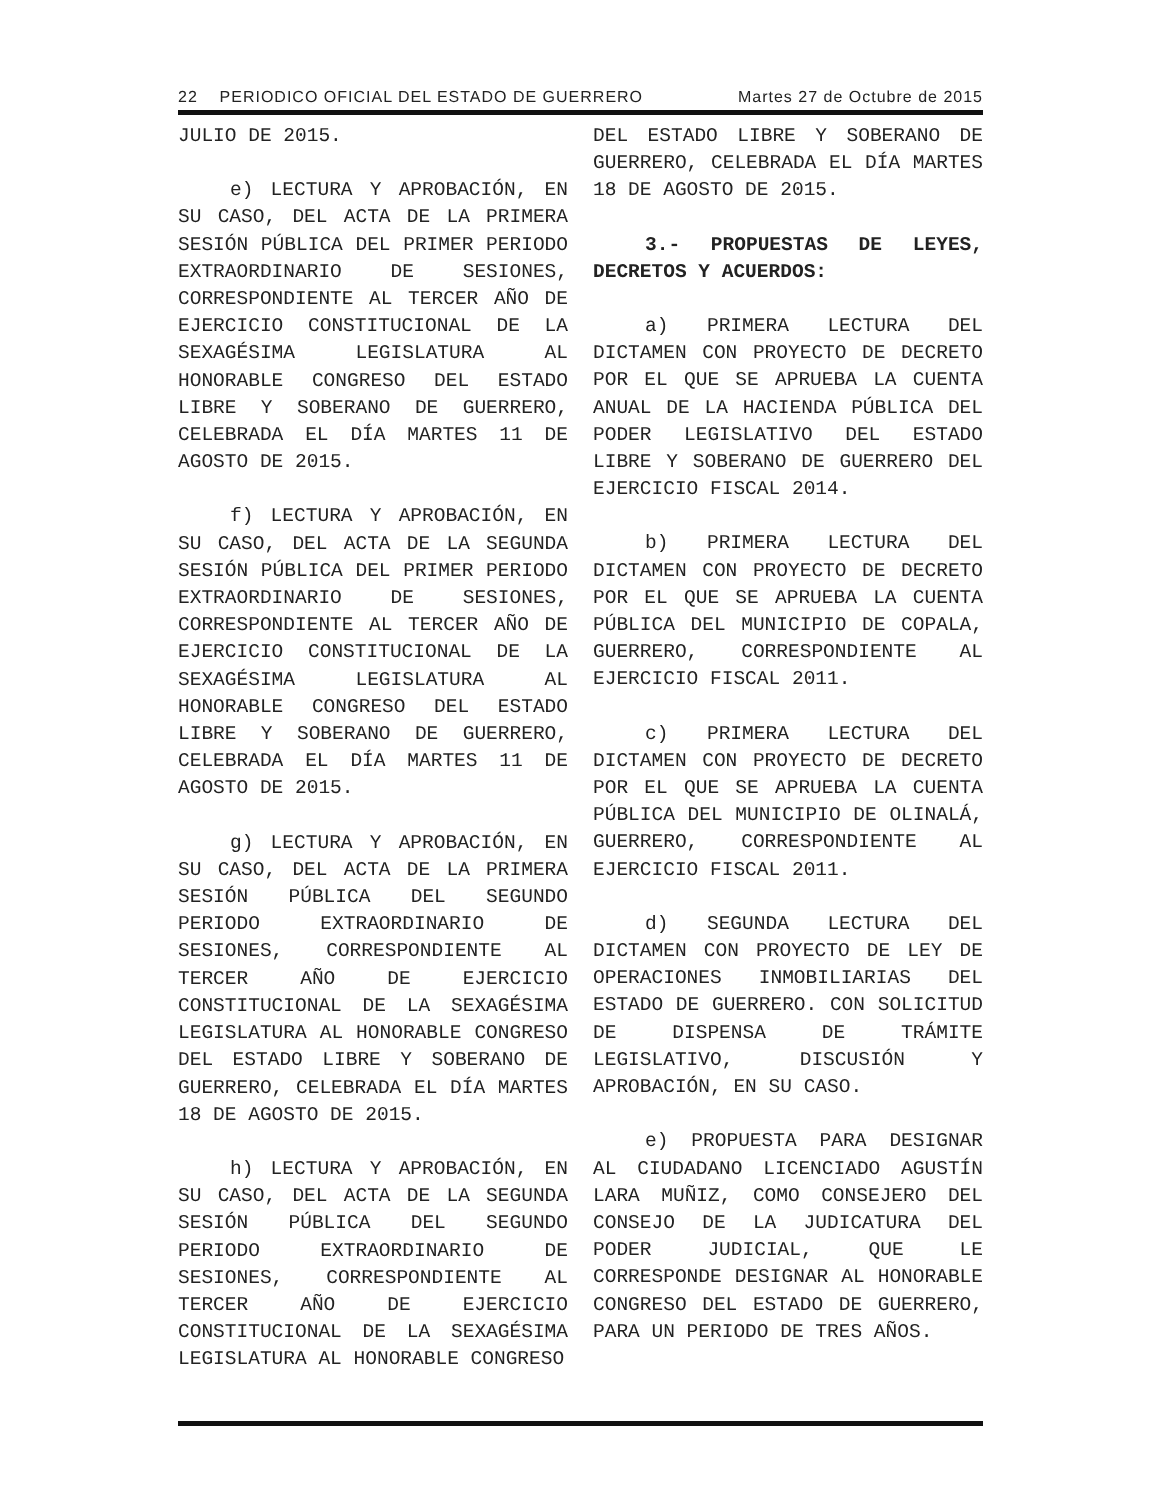22 PERIODICO OFICIAL DEL ESTADO DE GUERRERO Martes 27 de Octubre de 2015
JULIO DE 2015.
e) LECTURA Y APROBACIÓN, EN SU CASO, DEL ACTA DE LA PRIMERA SESIÓN PÚBLICA DEL PRIMER PERIODO EXTRAORDINARIO DE SESIONES, CORRESPONDIENTE AL TERCER AÑO DE EJERCICIO CONSTITUCIONAL DE LA SEXAGÉSIMA LEGISLATURA AL HONORABLE CONGRESO DEL ESTADO LIBRE Y SOBERANO DE GUERRERO, CELEBRADA EL DÍA MARTES 11 DE AGOSTO DE 2015.
f) LECTURA Y APROBACIÓN, EN SU CASO, DEL ACTA DE LA SEGUNDA SESIÓN PÚBLICA DEL PRIMER PERIODO EXTRAORDINARIO DE SESIONES, CORRESPONDIENTE AL TERCER AÑO DE EJERCICIO CONSTITUCIONAL DE LA SEXAGÉSIMA LEGISLATURA AL HONORABLE CONGRESO DEL ESTADO LIBRE Y SOBERANO DE GUERRERO, CELEBRADA EL DÍA MARTES 11 DE AGOSTO DE 2015.
g) LECTURA Y APROBACIÓN, EN SU CASO, DEL ACTA DE LA PRIMERA SESIÓN PÚBLICA DEL SEGUNDO PERIODO EXTRAORDINARIO DE SESIONES, CORRESPONDIENTE AL TERCER AÑO DE EJERCICIO CONSTITUCIONAL DE LA SEXAGÉSIMA LEGISLATURA AL HONORABLE CONGRESO DEL ESTADO LIBRE Y SOBERANO DE GUERRERO, CELEBRADA EL DÍA MARTES 18 DE AGOSTO DE 2015.
h) LECTURA Y APROBACIÓN, EN SU CASO, DEL ACTA DE LA SEGUNDA SESIÓN PÚBLICA DEL SEGUNDO PERIODO EXTRAORDINARIO DE SESIONES, CORRESPONDIENTE AL TERCER AÑO DE EJERCICIO CONSTITUCIONAL DE LA SEXAGÉSIMA LEGISLATURA AL HONORABLE CONGRESO
DEL ESTADO LIBRE Y SOBERANO DE GUERRERO, CELEBRADA EL DÍA MARTES 18 DE AGOSTO DE 2015.
3.- PROPUESTAS DE LEYES, DECRETOS Y ACUERDOS:
a) PRIMERA LECTURA DEL DICTAMEN CON PROYECTO DE DECRETO POR EL QUE SE APRUEBA LA CUENTA ANUAL DE LA HACIENDA PÚBLICA DEL PODER LEGISLATIVO DEL ESTADO LIBRE Y SOBERANO DE GUERRERO DEL EJERCICIO FISCAL 2014.
b) PRIMERA LECTURA DEL DICTAMEN CON PROYECTO DE DECRETO POR EL QUE SE APRUEBA LA CUENTA PÚBLICA DEL MUNICIPIO DE COPALA, GUERRERO, CORRESPONDIENTE AL EJERCICIO FISCAL 2011.
c) PRIMERA LECTURA DEL DICTAMEN CON PROYECTO DE DECRETO POR EL QUE SE APRUEBA LA CUENTA PÚBLICA DEL MUNICIPIO DE OLINALÁ, GUERRERO, CORRESPONDIENTE AL EJERCICIO FISCAL 2011.
d) SEGUNDA LECTURA DEL DICTAMEN CON PROYECTO DE LEY DE OPERACIONES INMOBILIARIAS DEL ESTADO DE GUERRERO. CON SOLICITUD DE DISPENSA DE TRÁMITE LEGISLATIVO, DISCUSIÓN Y APROBACIÓN, EN SU CASO.
e) PROPUESTA PARA DESIGNAR AL CIUDADANO LICENCIADO AGUSTÍN LARA MUÑIZ, COMO CONSEJERO DEL CONSEJO DE LA JUDICATURA DEL PODER JUDICIAL, QUE LE CORRESPONDE DESIGNAR AL HONORABLE CONGRESO DEL ESTADO DE GUERRERO, PARA UN PERIODO DE TRES AÑOS.